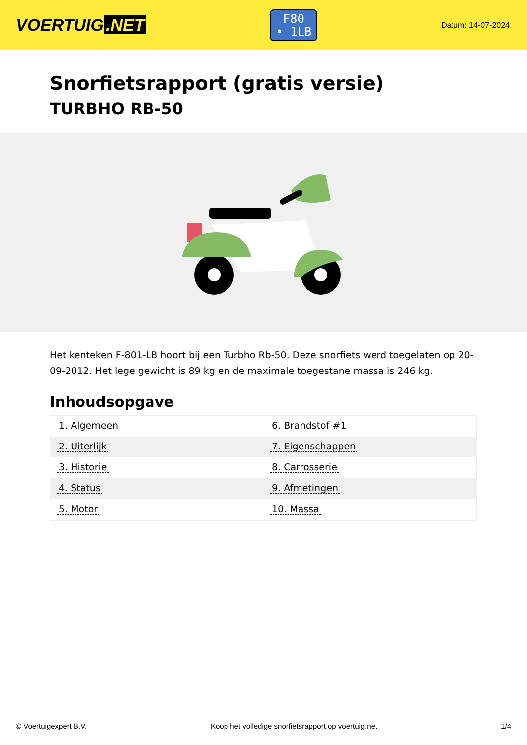VOERTUIG.NET
F80
• 1LB
Datum: 14-07-2024
Snorfietsrapport (gratis versie)
TURBHO RB-50
Het kenteken F-801-LB hoort bij een Turbho Rb-50. Deze snorfiets werd toegelaten op 20-09-2012. Het lege gewicht is 89 kg en de maximale toegestane massa is 246 kg.
Inhoudsopgave
| 1. Algemeen | 6. Brandstof #1 |
| 2. Uiterlijk | 7. Eigenschappen |
| 3. Historie | 8. Carrosserie |
| 4. Status | 9. Afmetingen |
| 5. Motor | 10. Massa |
© Voertuigexpert B.V. Koop het volledige snorfietsrapport op voertuig.net 1/4